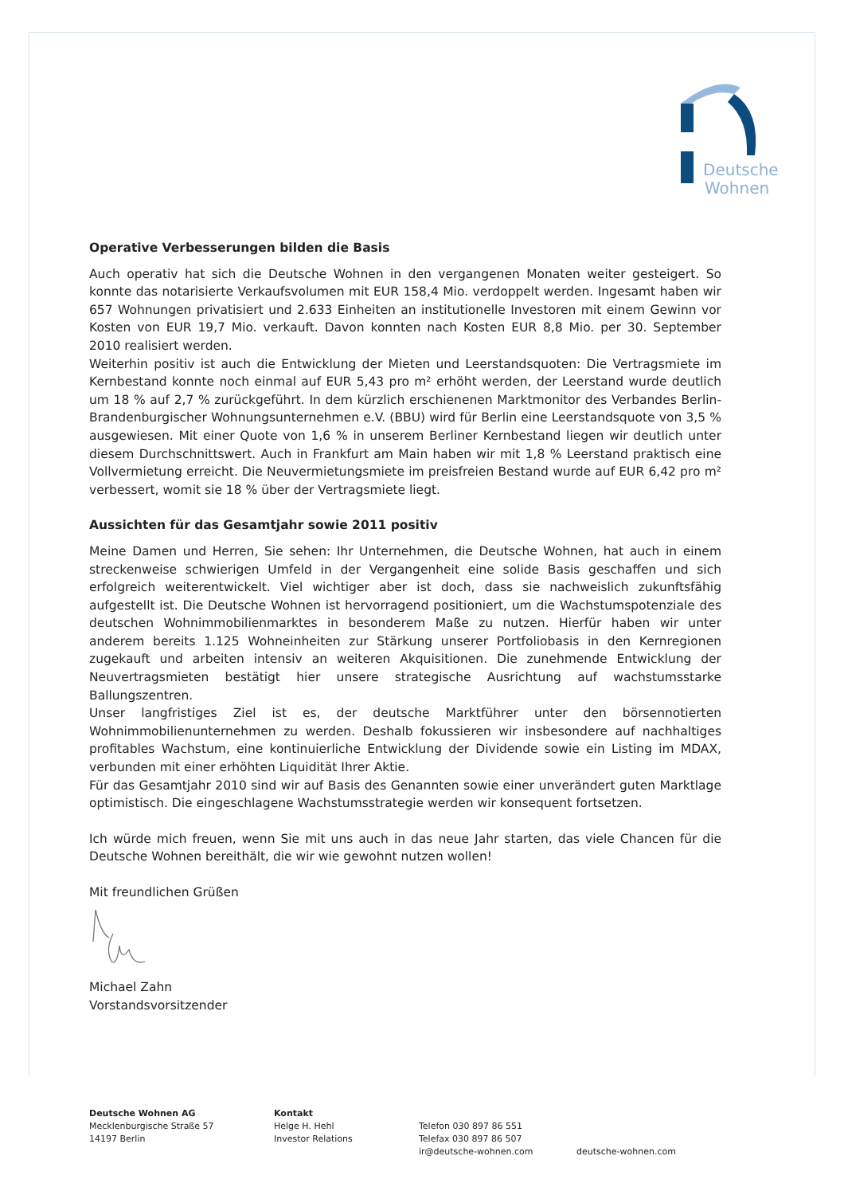Deutsche
Wohnen
Operative Verbesserungen bilden die Basis
Auch operativ hat sich die Deutsche Wohnen in den vergangenen Monaten weiter gesteigert. So konnte das notarisierte Verkaufsvolumen mit EUR 158,4 Mio. verdoppelt werden. Ingesamt haben wir 657 Wohnungen privatisiert und 2.633 Einheiten an institutionelle Investoren mit einem Gewinn vor Kosten von EUR 19,7 Mio. verkauft. Davon konnten nach Kosten EUR 8,8 Mio. per 30. September 2010 realisiert werden.
Weiterhin positiv ist auch die Entwicklung der Mieten und Leerstandsquoten: Die Vertragsmiete im Kernbestand konnte noch einmal auf EUR 5,43 pro m² erhöht werden, der Leerstand wurde deutlich um 18 % auf 2,7 % zurückgeführt. In dem kürzlich erschienenen Marktmonitor des Verbandes Berlin-Brandenburgischer Wohnungsunternehmen e.V. (BBU) wird für Berlin eine Leerstandsquote von 3,5 % ausgewiesen. Mit einer Quote von 1,6 % in unserem Berliner Kernbestand liegen wir deutlich unter diesem Durchschnittswert. Auch in Frankfurt am Main haben wir mit 1,8 % Leerstand praktisch eine Vollvermietung erreicht. Die Neuvermietungsmiete im preisfreien Bestand wurde auf EUR 6,42 pro m² verbessert, womit sie 18 % über der Vertragsmiete liegt.
Aussichten für das Gesamtjahr sowie 2011 positiv
Meine Damen und Herren, Sie sehen: Ihr Unternehmen, die Deutsche Wohnen, hat auch in einem streckenweise schwierigen Umfeld in der Vergangenheit eine solide Basis geschaffen und sich erfolgreich weiterentwickelt. Viel wichtiger aber ist doch, dass sie nachweislich zukunftsfähig aufgestellt ist. Die Deutsche Wohnen ist hervorragend positioniert, um die Wachstumspotenziale des deutschen Wohnimmobilienmarktes in besonderem Maße zu nutzen. Hierfür haben wir unter anderem bereits 1.125 Wohneinheiten zur Stärkung unserer Portfoliobasis in den Kernregionen zugekauft und arbeiten intensiv an weiteren Akquisitionen. Die zunehmende Entwicklung der Neuvertragsmieten bestätigt hier unsere strategische Ausrichtung auf wachstumsstarke Ballungszentren.
Unser langfristiges Ziel ist es, der deutsche Marktführer unter den börsennotierten Wohnimmobilienunternehmen zu werden. Deshalb fokussieren wir insbesondere auf nachhaltiges profitables Wachstum, eine kontinuierliche Entwicklung der Dividende sowie ein Listing im MDAX, verbunden mit einer erhöhten Liquidität Ihrer Aktie.
Für das Gesamtjahr 2010 sind wir auf Basis des Genannten sowie einer unverändert guten Marktlage optimistisch. Die eingeschlagene Wachstumsstrategie werden wir konsequent fortsetzen.
Ich würde mich freuen, wenn Sie mit uns auch in das neue Jahr starten, das viele Chancen für die Deutsche Wohnen bereithält, die wir wie gewohnt nutzen wollen!
Mit freundlichen Grüßen
Michael Zahn
Vorstandsvorsitzender
Deutsche Wohnen AG
Mecklenburgische Straße 57
14197 Berlin
Kontakt
Helge H. Hehl
Investor Relations
Telefon 030 897 86 551
Telefax 030 897 86 507
ir@deutsche-wohnen.com
deutsche-wohnen.com